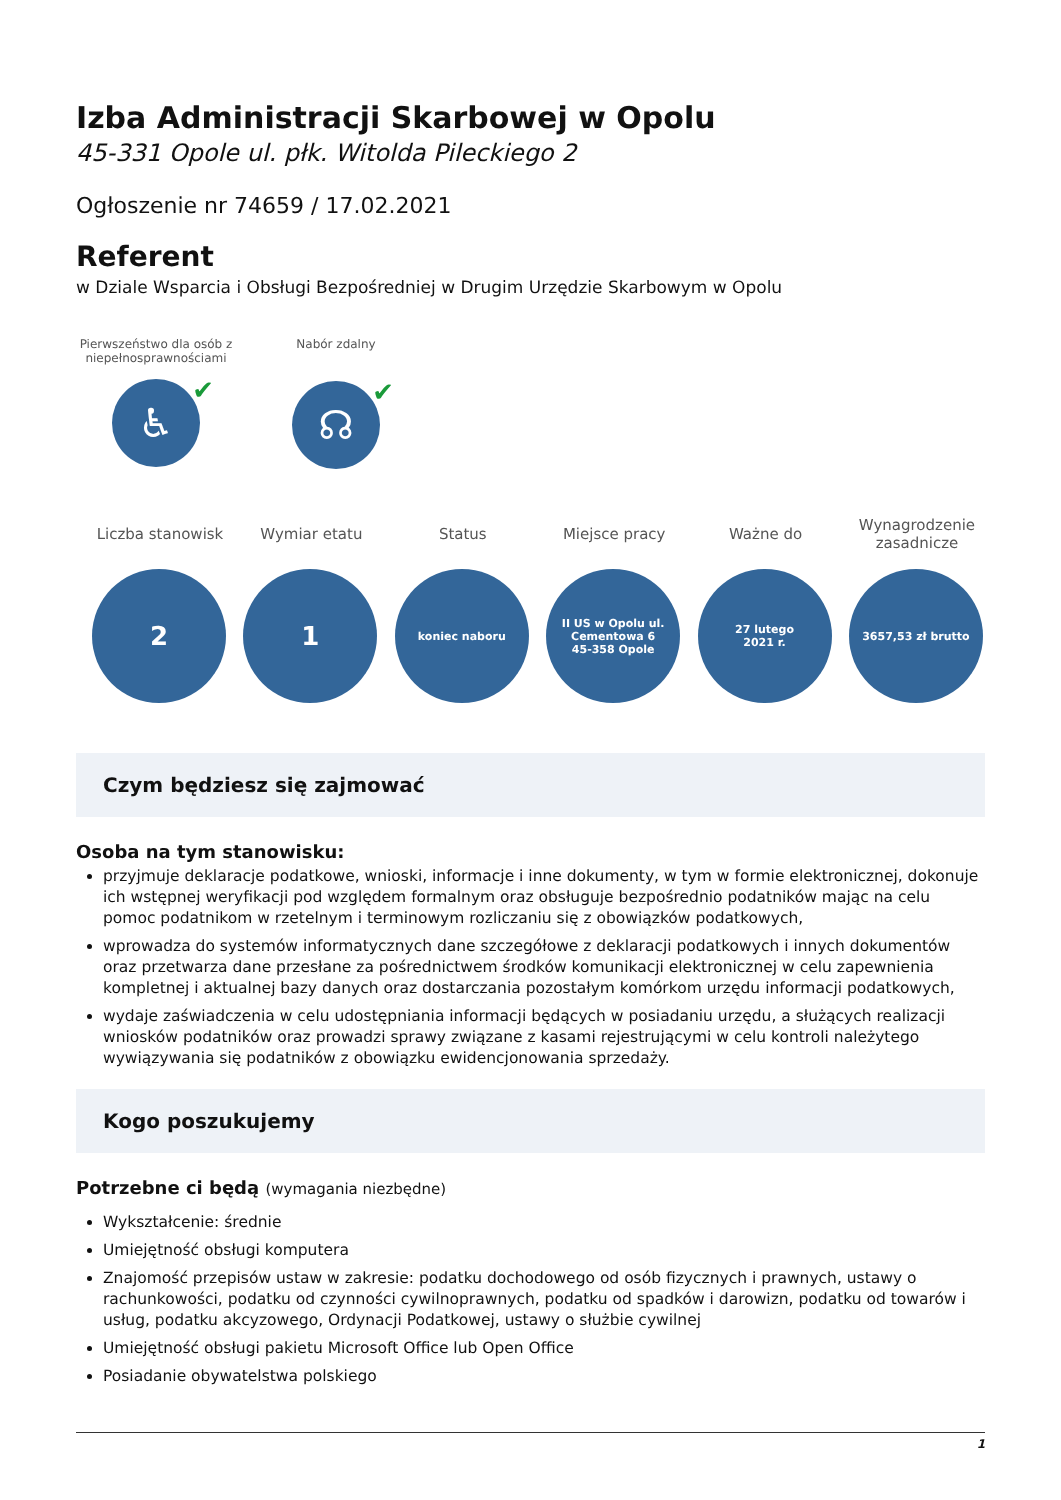Izba Administracji Skarbowej w Opolu
45-331 Opole ul. płk. Witolda Pileckiego 2
Ogłoszenie nr 74659 / 17.02.2021
Referent
w Dziale Wsparcia i Obsługi Bezpośredniej w Drugim Urzędzie Skarbowym w Opolu
Pierwszeństwo dla osób z niepełnosprawnościami
♿ ✔
Nabór zdalny
☊ ✔
Liczba stanowisk
2
Wymiar etatu
1
Status
koniec naboru
Miejsce pracy
II US w Opolu ul.
Cementowa 6
45-358 Opole
Ważne do
27 lutego
2021 r.
Wynagrodzenie zasadnicze
3657,53 zł brutto
Czym będziesz się zajmować
Osoba na tym stanowisku:
przyjmuje deklaracje podatkowe, wnioski, informacje i inne dokumenty, w tym w formie elektronicznej, dokonuje ich wstępnej weryfikacji pod względem formalnym oraz obsługuje bezpośrednio podatników mając na celu pomoc podatnikom w rzetelnym i terminowym rozliczaniu się z obowiązków podatkowych,
wprowadza do systemów informatycznych dane szczegółowe z deklaracji podatkowych i innych dokumentów oraz przetwarza dane przesłane za pośrednictwem środków komunikacji elektronicznej w celu zapewnienia kompletnej i aktualnej bazy danych oraz dostarczania pozostałym komórkom urzędu informacji podatkowych,
wydaje zaświadczenia w celu udostępniania informacji będących w posiadaniu urzędu, a służących realizacji wniosków podatników oraz prowadzi sprawy związane z kasami rejestrującymi w celu kontroli należytego wywiązywania się podatników z obowiązku ewidencjonowania sprzedaży.
Kogo poszukujemy
Potrzebne ci będą (wymagania niezbędne)
Wykształcenie: średnie
Umiejętność obsługi komputera
Znajomość przepisów ustaw w zakresie: podatku dochodowego od osób fizycznych i prawnych, ustawy o rachunkowości, podatku od czynności cywilnoprawnych, podatku od spadków i darowizn, podatku od towarów i usług, podatku akcyzowego, Ordynacji Podatkowej, ustawy o służbie cywilnej
Umiejętność obsługi pakietu Microsoft Office lub Open Office
Posiadanie obywatelstwa polskiego
1